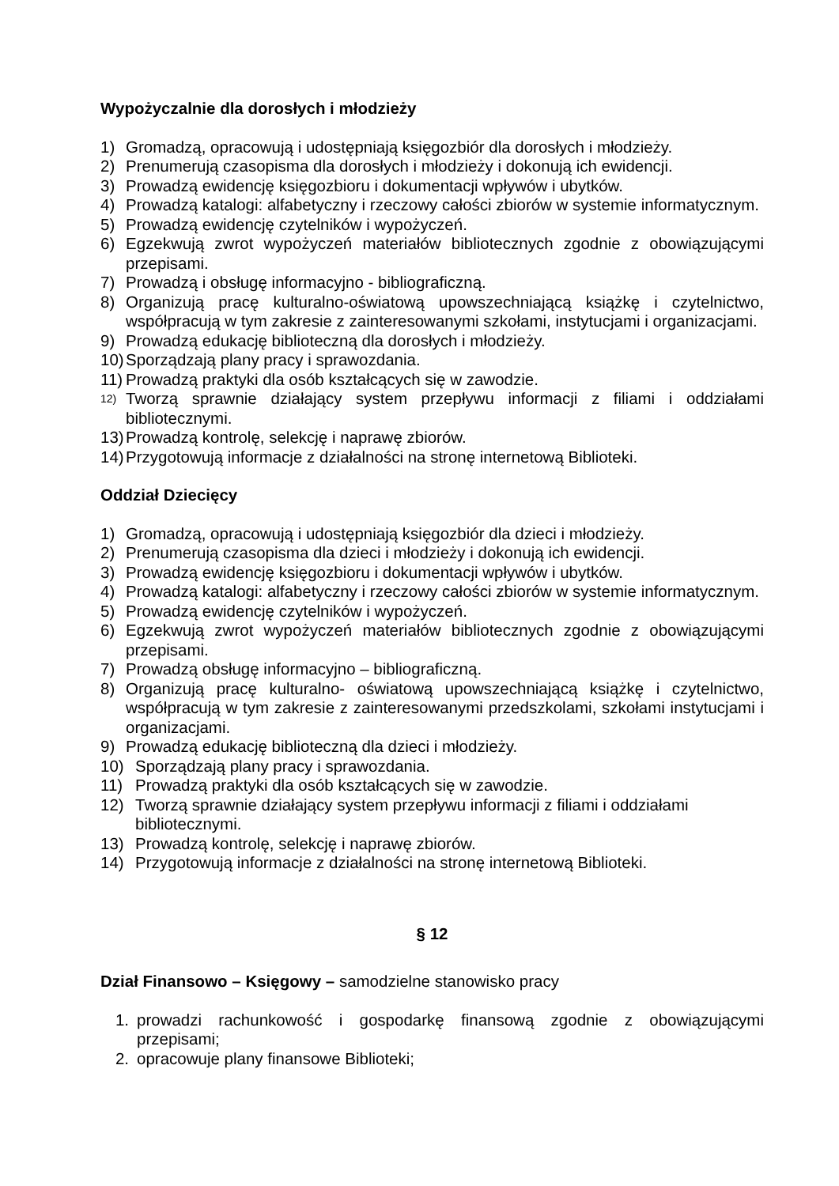Wypożyczalnie dla dorosłych i młodzieży
1) Gromadzą, opracowują i udostępniają księgozbiór dla dorosłych i młodzieży.
2) Prenumerują czasopisma dla dorosłych i młodzieży i dokonują ich ewidencji.
3) Prowadzą ewidencję księgozbioru i dokumentacji wpływów i ubytków.
4) Prowadzą katalogi: alfabetyczny i rzeczowy całości zbiorów w systemie informatycznym.
5) Prowadzą ewidencję czytelników i wypożyczeń.
6) Egzekwują zwrot wypożyczeń materiałów bibliotecznych zgodnie z obowiązującymi przepisami.
7) Prowadzą i obsługę informacyjno - bibliograficzną.
8) Organizują pracę kulturalno-oświatową upowszechniającą książkę i czytelnictwo, współpracują w tym zakresie z zainteresowanymi szkołami, instytucjami i organizacjami.
9) Prowadzą edukację biblioteczną dla dorosłych i młodzieży.
10) Sporządzają plany pracy i sprawozdania.
11) Prowadzą praktyki dla osób kształcących się w zawodzie.
12) Tworzą sprawnie działający system przepływu informacji z filiami i oddziałami bibliotecznymi.
13) Prowadzą kontrolę, selekcję i naprawę zbiorów.
14) Przygotowują informacje z działalności na stronę internetową Biblioteki.
Oddział Dziecięcy
1) Gromadzą, opracowują i udostępniają księgozbiór dla dzieci i młodzieży.
2) Prenumerują czasopisma dla dzieci i młodzieży i dokonują ich ewidencji.
3) Prowadzą ewidencję księgozbioru i dokumentacji wpływów i ubytków.
4) Prowadzą katalogi: alfabetyczny i rzeczowy całości zbiorów w systemie informatycznym.
5) Prowadzą ewidencję czytelników i wypożyczeń.
6) Egzekwują zwrot wypożyczeń materiałów bibliotecznych zgodnie z obowiązującymi przepisami.
7) Prowadzą obsługę informacyjno – bibliograficzną.
8) Organizują pracę kulturalno- oświatową upowszechniającą książkę i czytelnictwo, współpracują w tym zakresie z zainteresowanymi przedszkolami, szkołami instytucjami i organizacjami.
9) Prowadzą edukację biblioteczną dla dzieci i młodzieży.
10) Sporządzają plany pracy i sprawozdania.
11) Prowadzą praktyki dla osób kształcących się w zawodzie.
12) Tworzą sprawnie działający system przepływu informacji z filiami i oddziałami bibliotecznymi.
13) Prowadzą kontrolę, selekcję i naprawę zbiorów.
14) Przygotowują informacje z działalności na stronę internetową Biblioteki.
§ 12
Dział Finansowo – Księgowy – samodzielne stanowisko pracy
1. prowadzi rachunkowość i gospodarkę finansową zgodnie z obowiązującymi przepisami;
2. opracowuje plany finansowe Biblioteki;